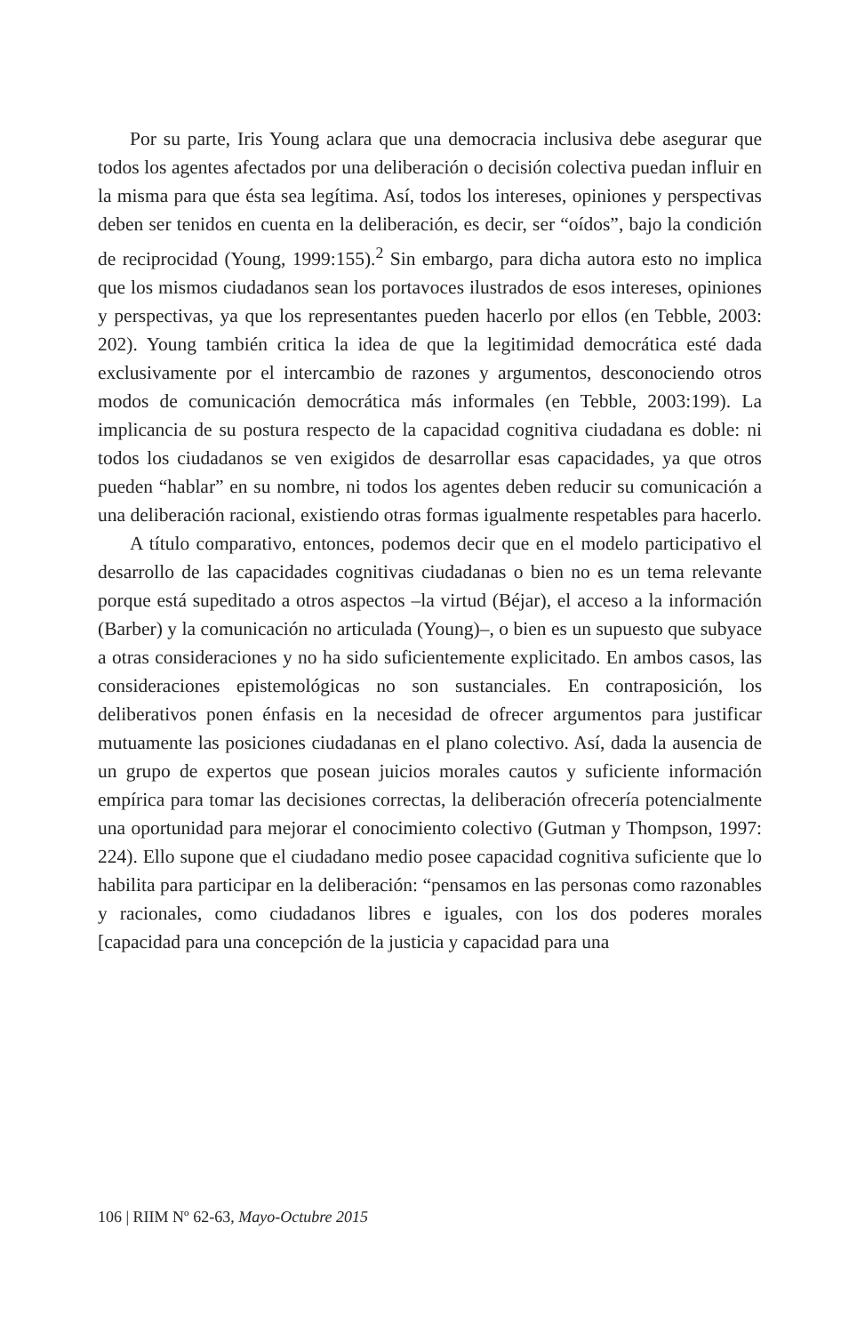Por su parte, Iris Young aclara que una democracia inclusiva debe asegurar que todos los agentes afectados por una deliberación o decisión colectiva puedan influir en la misma para que ésta sea legítima. Así, todos los intereses, opiniones y perspectivas deben ser tenidos en cuenta en la deliberación, es decir, ser “oídos”, bajo la condición de reciprocidad (Young, 1999:155).<sup>2</sup> Sin embargo, para dicha autora esto no implica que los mismos ciudadanos sean los portavoces ilustrados de esos intereses, opiniones y perspectivas, ya que los representantes pueden hacerlo por ellos (en Tebble, 2003: 202). Young también critica la idea de que la legitimidad democrática esté dada exclusivamente por el intercambio de razones y argumentos, desconociendo otros modos de comunicación democrática más informales (en Tebble, 2003:199). La implicancia de su postura respecto de la capacidad cognitiva ciudadana es doble: ni todos los ciudadanos se ven exigidos de desarrollar esas capacidades, ya que otros pueden “hablar” en su nombre, ni todos los agentes deben reducir su comunicación a una deliberación racional, existiendo otras formas igualmente respetables para hacerlo.
A título comparativo, entonces, podemos decir que en el modelo participativo el desarrollo de las capacidades cognitivas ciudadanas o bien no es un tema relevante porque está supeditado a otros aspectos –la virtud (Béjar), el acceso a la información (Barber) y la comunicación no articulada (Young)–, o bien es un supuesto que subyace a otras consideraciones y no ha sido suficientemente explicitado. En ambos casos, las consideraciones epistemológicas no son sustanciales. En contraposición, los deliberativos ponen énfasis en la necesidad de ofrecer argumentos para justificar mutuamente las posiciones ciudadanas en el plano colectivo. Así, dada la ausencia de un grupo de expertos que posean juicios morales cautos y suficiente información empírica para tomar las decisiones correctas, la deliberación ofrecería potencialmente una oportunidad para mejorar el conocimiento colectivo (Gutman y Thompson, 1997: 224). Ello supone que el ciudadano medio posee capacidad cognitiva suficiente que lo habilita para participar en la deliberación: “pensamos en las personas como razonables y racionales, como ciudadanos libres e iguales, con los dos poderes morales [capacidad para una concepción de la justicia y capacidad para una
106 | RIIM Nº 62-63, Mayo-Octubre 2015